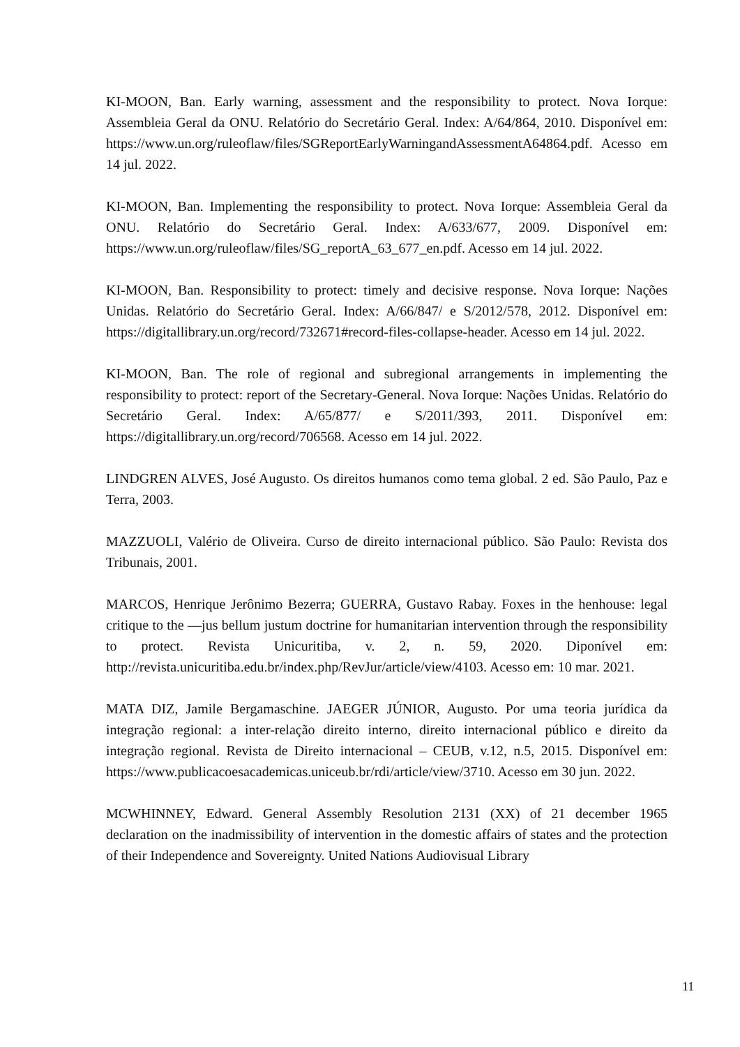KI-MOON, Ban. Early warning, assessment and the responsibility to protect. Nova Iorque: Assembleia Geral da ONU. Relatório do Secretário Geral. Index: A/64/864, 2010. Disponível em: https://www.un.org/ruleoflaw/files/SGReportEarlyWarningandAssessmentA64864.pdf. Acesso em 14 jul. 2022.
KI-MOON, Ban. Implementing the responsibility to protect. Nova Iorque: Assembleia Geral da ONU. Relatório do Secretário Geral. Index: A/633/677, 2009. Disponível em: https://www.un.org/ruleoflaw/files/SG_reportA_63_677_en.pdf. Acesso em 14 jul. 2022.
KI-MOON, Ban. Responsibility to protect: timely and decisive response. Nova Iorque: Nações Unidas. Relatório do Secretário Geral. Index: A/66/847/ e S/2012/578, 2012. Disponível em: https://digitallibrary.un.org/record/732671#record-files-collapse-header. Acesso em 14 jul. 2022.
KI-MOON, Ban. The role of regional and subregional arrangements in implementing the responsibility to protect: report of the Secretary-General. Nova Iorque: Nações Unidas. Relatório do Secretário Geral. Index: A/65/877/ e S/2011/393, 2011. Disponível em: https://digitallibrary.un.org/record/706568. Acesso em 14 jul. 2022.
LINDGREN ALVES, José Augusto. Os direitos humanos como tema global. 2 ed. São Paulo, Paz e Terra, 2003.
MAZZUOLI, Valério de Oliveira. Curso de direito internacional público. São Paulo: Revista dos Tribunais, 2001.
MARCOS, Henrique Jerônimo Bezerra; GUERRA, Gustavo Rabay. Foxes in the henhouse: legal critique to the ―jus bellum justum doctrine for humanitarian intervention through the responsibility to protect. Revista Unicuritiba, v. 2, n. 59, 2020. Diponível em: http://revista.unicuritiba.edu.br/index.php/RevJur/article/view/4103. Acesso em: 10 mar. 2021.
MATA DIZ, Jamile Bergamaschine. JAEGER JÚNIOR, Augusto. Por uma teoria jurídica da integração regional: a inter-relação direito interno, direito internacional público e direito da integração regional. Revista de Direito internacional – CEUB, v.12, n.5, 2015. Disponível em: https://www.publicacoesacademicas.uniceub.br/rdi/article/view/3710. Acesso em 30 jun. 2022.
MCWHINNEY, Edward. General Assembly Resolution 2131 (XX) of 21 december 1965 declaration on the inadmissibility of intervention in the domestic affairs of states and the protection of their Independence and Sovereignty. United Nations Audiovisual Library
11